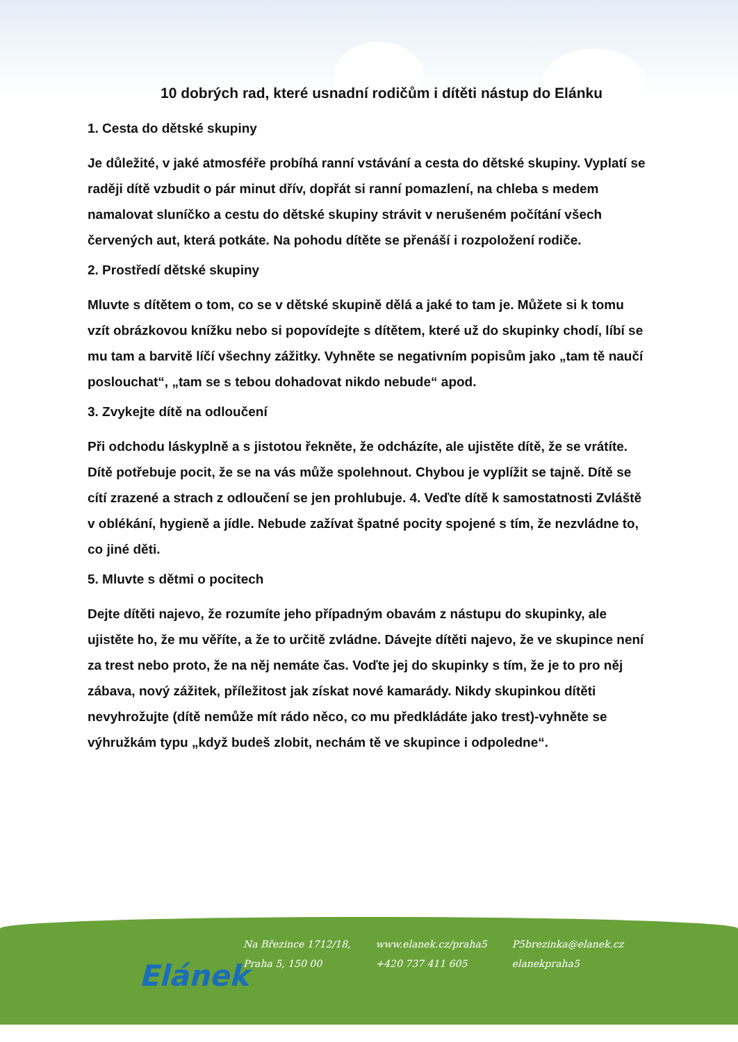10 dobrých rad, které usnadní rodičům i dítěti nástup do Elánku
1. Cesta do dětské skupiny
Je důležité, v jaké atmosféře probíhá ranní vstávání a cesta do dětské skupiny. Vyplatí se raději dítě vzbudit o pár minut dřív, dopřát si ranní pomazlení, na chleba s medem namalovat sluníčko a cestu do dětské skupiny strávit v nerušeném počítání všech červených aut, která potkáte. Na pohodu dítěte se přenáší i rozpoložení rodiče.
2. Prostředí dětské skupiny
Mluvte s dítětem o tom, co se v dětské skupině dělá a jaké to tam je. Můžete si k tomu vzít obrázkovou knížku nebo si popovídejte s dítětem, které už do skupinky chodí, líbí se mu tam a barvitě líčí všechny zážitky. Vyhněte se negativním popisům jako „tam tě naučí poslouchat“, „tam se s tebou dohadovat nikdo nebude“ apod.
3. Zvykejte dítě na odloučení
Při odchodu láskyplně a s jistotou řekněte, že odcházíte, ale ujistěte dítě, že se vrátíte. Dítě potřebuje pocit, že se na vás může spolehnout. Chybou je vyplížit se tajně. Dítě se cítí zrazené a strach z odloučení se jen prohlubuje. 4. Veďte dítě k samostatnosti Zvláště v oblékání, hygieně a jídle. Nebude zažívat špatné pocity spojené s tím, že nezvládne to, co jiné děti.
5. Mluvte s dětmi o pocitech
Dejte dítěti najevo, že rozumíte jeho případným obavám z nástupu do skupinky, ale ujistěte ho, že mu věříte, a že to určitě zvládne. Dávejte dítěti najevo, že ve skupince není za trest nebo proto, že na něj nemáte čas. Voďte jej do skupinky s tím, že je to pro něj zábava, nový zážitek, příležitost jak získat nové kamarády. Nikdy skupinkou dítěti nevyhrožujte (dítě nemůže mít rádo něco, co mu předkládáte jako trest)-vyhněte se výhružkám typu „když budeš zlobit, nechám tě ve skupince i odpoledne“.
Elánek
Na Březince 1712/18,
Praha 5, 150 00
www.elanek.cz/praha5
+420 737 411 605
P5brezinka@elanek.cz
elanekpraha5